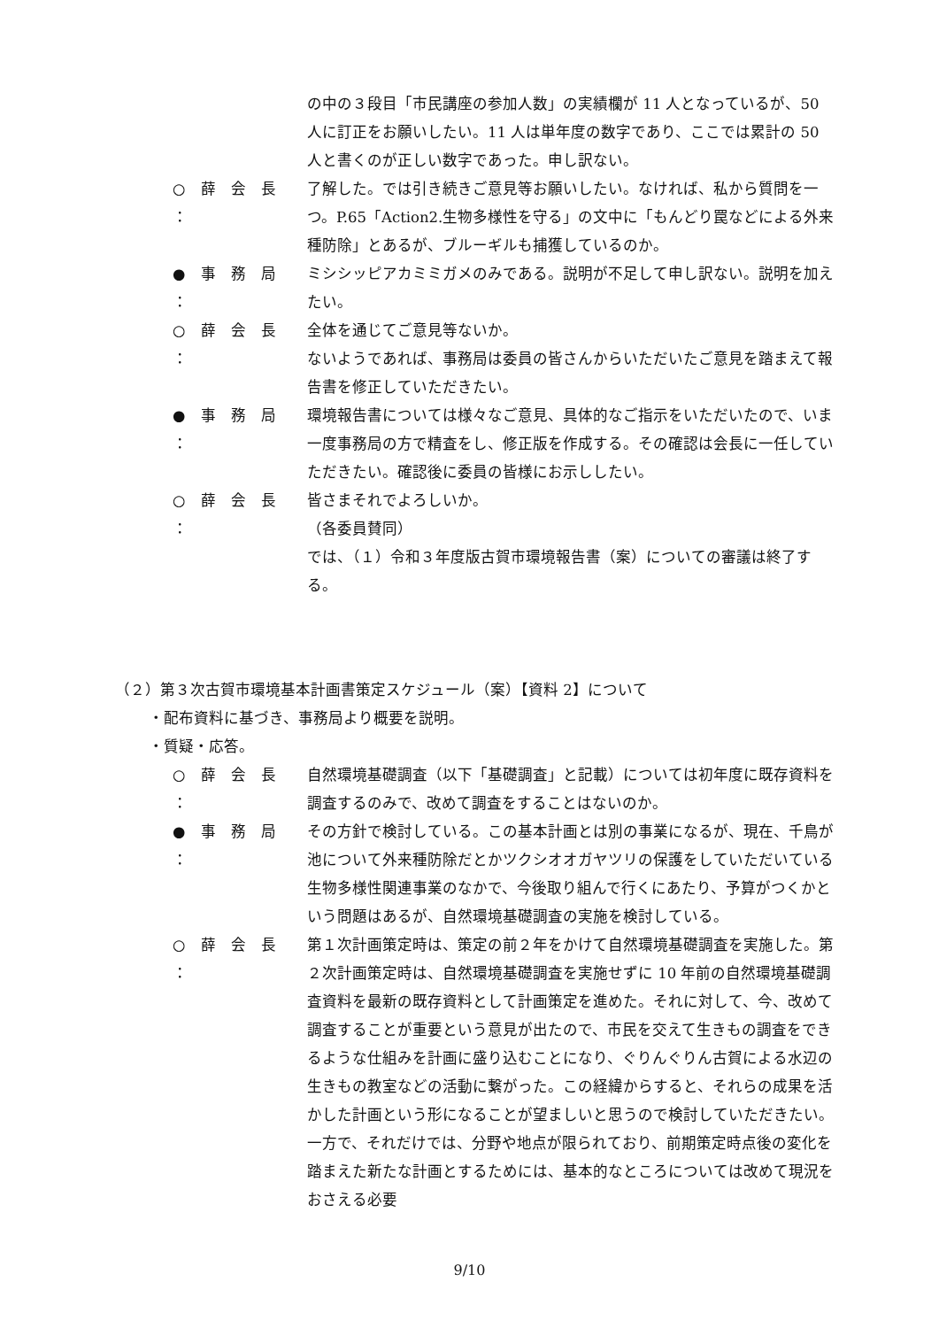の中の３段目「市民講座の参加人数」の実績欄が 11 人となっているが、50 人に訂正をお願いしたい。11 人は単年度の数字であり、ここでは累計の 50 人と書くのが正しい数字であった。申し訳ない。
○ 薛 会 長 ：
了解した。では引き続きご意見等お願いしたい。なければ、私から質問を一つ。P.65「Action2.生物多様性を守る」の文中に「もんどり罠などによる外来種防除」とあるが、ブルーギルも捕獲しているのか。
● 事 務 局 ：
ミシシッピアカミミガメのみである。説明が不足して申し訳ない。説明を加えたい。
○ 薛 会 長 ：
全体を通じてご意見等ないか。
ないようであれば、事務局は委員の皆さんからいただいたご意見を踏まえて報告書を修正していただきたい。
● 事 務 局 ：
環境報告書については様々なご意見、具体的なご指示をいただいたので、いま一度事務局の方で精査をし、修正版を作成する。その確認は会長に一任していただきたい。確認後に委員の皆様にお示ししたい。
○ 薛 会 長 ：
皆さまそれでよろしいか。
（各委員賛同）
では、（１）令和３年度版古賀市環境報告書（案）についての審議は終了する。
（２）第３次古賀市環境基本計画書策定スケジュール（案）【資料 2】について
・配布資料に基づき、事務局より概要を説明。
・質疑・応答。
○ 薛 会 長 ：
自然環境基礎調査（以下「基礎調査」と記載）については初年度に既存資料を調査するのみで、改めて調査をすることはないのか。
● 事 務 局 ：
その方針で検討している。この基本計画とは別の事業になるが、現在、千鳥が池について外来種防除だとかツクシオオガヤツリの保護をしていただいている生物多様性関連事業のなかで、今後取り組んで行くにあたり、予算がつくかという問題はあるが、自然環境基礎調査の実施を検討している。
○ 薛 会 長 ：
第１次計画策定時は、策定の前２年をかけて自然環境基礎調査を実施した。第２次計画策定時は、自然環境基礎調査を実施せずに 10 年前の自然環境基礎調査資料を最新の既存資料として計画策定を進めた。それに対して、今、改めて調査することが重要という意見が出たので、市民を交えて生きもの調査をできるような仕組みを計画に盛り込むことになり、ぐりんぐりん古賀による水辺の生きもの教室などの活動に繋がった。この経緯からすると、それらの成果を活かした計画という形になることが望ましいと思うので検討していただきたい。一方で、それだけでは、分野や地点が限られており、前期策定時点後の変化を踏まえた新たな計画とするためには、基本的なところについては改めて現況をおさえる必要
9/10